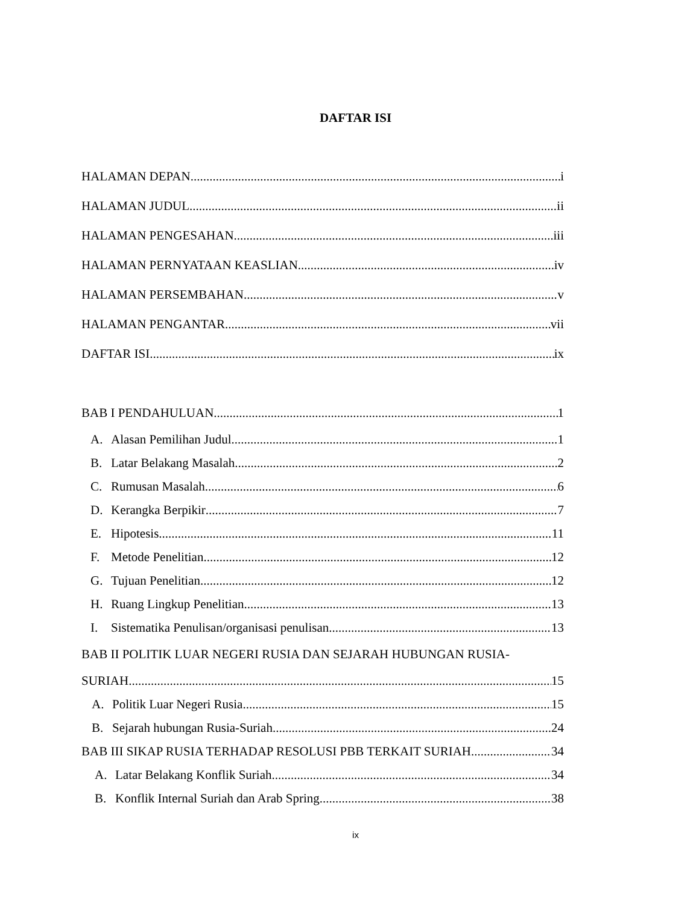DAFTAR ISI
HALAMAN DEPAN i
HALAMAN JUDUL ii
HALAMAN PENGESAHAN iii
HALAMAN PERNYATAAN KEASLIAN iv
HALAMAN PERSEMBAHAN v
HALAMAN PENGANTAR vii
DAFTAR ISI ix
BAB I PENDAHULUAN 1
A. Alasan Pemilihan Judul 1
B. Latar Belakang Masalah 2
C. Rumusan Masalah 6
D. Kerangka Berpikir 7
E. Hipotesis 11
F. Metode Penelitian 12
G. Tujuan Penelitian 12
H. Ruang Lingkup Penelitian 13
I. Sistematika Penulisan/organisasi penulisan 13
BAB II POLITIK LUAR NEGERI RUSIA DAN SEJARAH HUBUNGAN RUSIA-
SURIAH 15
A. Politik Luar Negeri Rusia 15
B. Sejarah hubungan Rusia-Suriah 24
BAB III SIKAP RUSIA TERHADAP RESOLUSI PBB TERKAIT SURIAH 34
A. Latar Belakang Konflik Suriah 34
B. Konflik Internal Suriah dan Arab Spring 38
ix